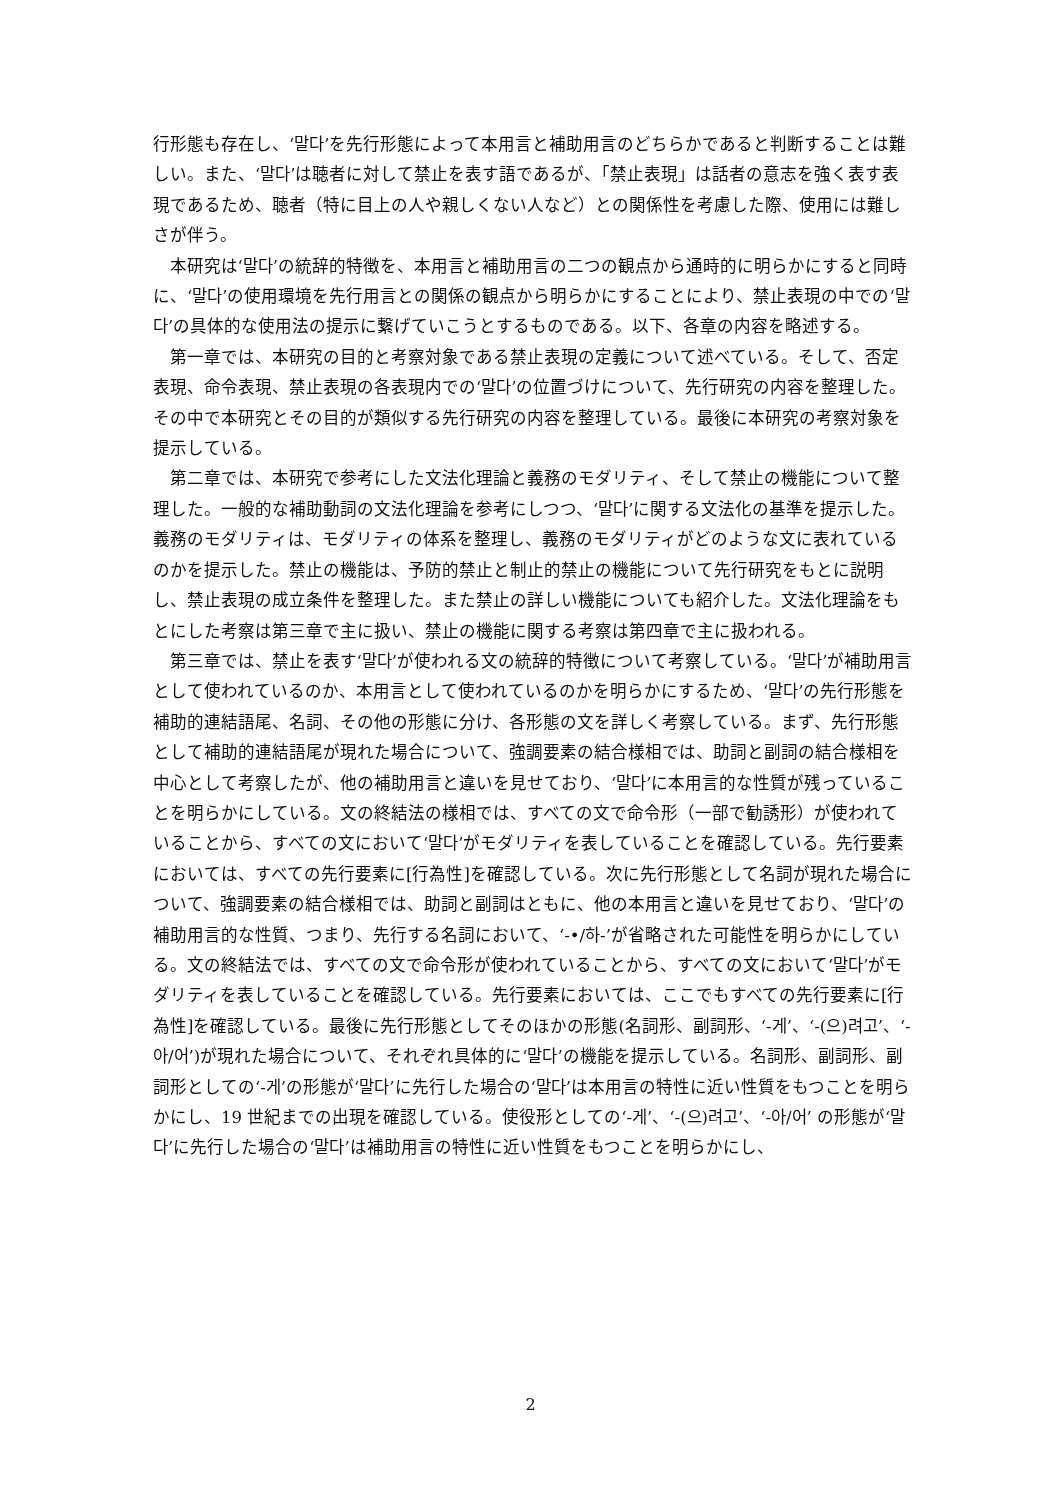行形態も存在し、‘말다’を先行形態によって本用言と補助用言のどちらかであると判断することは難しい。また、‘말다’は聴者に対して禁止を表す語であるが、「禁止表現」は話者の意志を強く表す表現であるため、聴者（特に目上の人や親しくない人など）との関係性を考慮した際、使用には難しさが伴う。
本研究は‘말다’の統辞的特徴を、本用言と補助用言の二つの観点から通時的に明らかにすると同時に、‘말다’の使用環境を先行用言との関係の観点から明らかにすることにより、禁止表現の中での‘말다’の具体的な使用法の提示に繋げていこうとするものである。以下、各章の内容を略述する。
第一章では、本研究の目的と考察対象である禁止表現の定義について述べている。そして、否定表現、命令表現、禁止表現の各表現内での‘말다’の位置づけについて、先行研究の内容を整理した。その中で本研究とその目的が類似する先行研究の内容を整理している。最後に本研究の考察対象を提示している。
第二章では、本研究で参考にした文法化理論と義務のモダリティ、そして禁止の機能について整理した。一般的な補助動詞の文法化理論を参考にしつつ、‘말다’に関する文法化の基準を提示した。義務のモダリティは、モダリティの体系を整理し、義務のモダリティがどのような文に表れているのかを提示した。禁止の機能は、予防的禁止と制止的禁止の機能について先行研究をもとに説明し、禁止表現の成立条件を整理した。また禁止の詳しい機能についても紹介した。文法化理論をもとにした考察は第三章で主に扱い、禁止の機能に関する考察は第四章で主に扱われる。
第三章では、禁止を表す‘말다’が使われる文の統辞的特徴について考察している。‘말다’が補助用言として使われているのか、本用言として使われているのかを明らかにするため、‘말다’の先行形態を補助的連結語尾、名詞、その他の形態に分け、各形態の文を詳しく考察している。まず、先行形態として補助的連結語尾が現れた場合について、強調要素の結合様相では、助詞と副詞の結合様相を中心として考察したが、他の補助用言と違いを見せており、‘말다’に本用言的な性質が残っていることを明らかにしている。文の終結法の様相では、すべての文で命令形（一部で勧誘形）が使われていることから、すべての文において‘말다’がモダリティを表していることを確認している。先行要素においては、すべての先行要素に[行為性]を確認している。次に先行形態として名詞が現れた場合について、強調要素の結合様相では、助詞と副詞はともに、他の本用言と違いを見せており、‘말다’の補助用言的な性質、つまり、先行する名詞において、‘-•/하-’が省略された可能性を明らかにしている。文の終結法では、すべての文で命令形が使われていることから、すべての文において‘말다’がモダリティを表していることを確認している。先行要素においては、ここでもすべての先行要素に[行為性]を確認している。最後に先行形態としてそのほかの形態(名詞形、副詞形、‘-게’、‘-(으)려고’、‘-아/어’)が現れた場合について、それぞれ具体的に‘말다’の機能を提示している。名詞形、副詞形、副詞形としての‘-게’の形態が‘말다’に先行した場合の‘말다’は本用言の特性に近い性質をもつことを明らかにし、19 世紀までの出現を確認している。使役形としての‘-게’、‘-(으)려고’、‘-아/어’ の形態が‘말다’に先行した場合の‘말다’は補助用言の特性に近い性質をもつことを明らかにし、
2